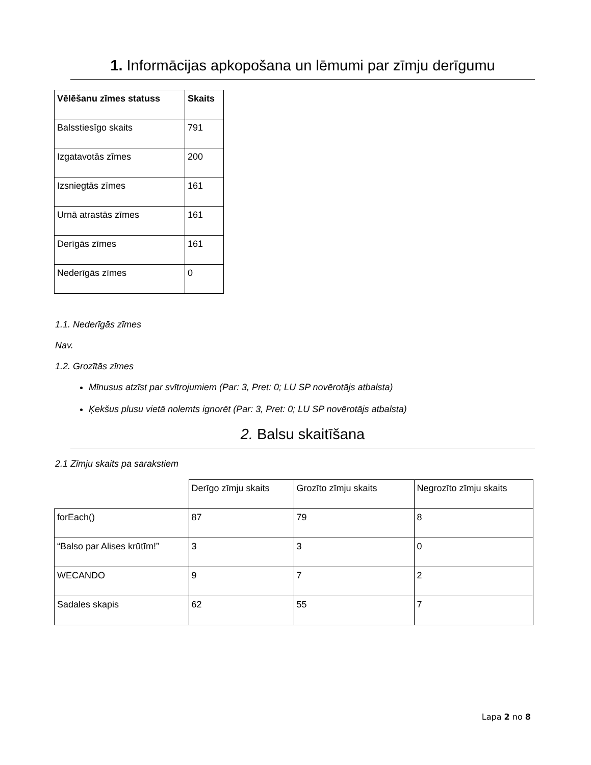1. Informācijas apkopošana un lēmumi par zīmju derīgumu
| Vēlēšanu zīmes statuss | Skaits |
| --- | --- |
| Balsstiesīgo skaits | 791 |
| Izgatavotās zīmes | 200 |
| Izsniegtās zīmes | 161 |
| Urnā atrastās zīmes | 161 |
| Derīgās zīmes | 161 |
| Nederīgās zīmes | 0 |
1.1. Nederīgās zīmes
Nav.
1.2. Grozītās zīmes
Mīnusus atzīst par svītrojumiem (Par: 3, Pret: 0; LU SP novērotājs atbalsta)
Ķekšus plusu vietā nolemts ignorēt (Par: 3, Pret: 0; LU SP novērotājs atbalsta)
2. Balsu skaitīšana
2.1 Zīmju skaits pa sarakstiem
| | Derīgo zīmju skaits | Grozīto zīmju skaits | Negrozīto zīmju skaits |
| forEach() | 87 | 79 | 8 |
| “Balso par Alises krūtīm!” | 3 | 3 | 0 |
| WECANDO | 9 | 7 | 2 |
| Sadales skapis | 62 | 55 | 7 |
Lapa 2 no 8